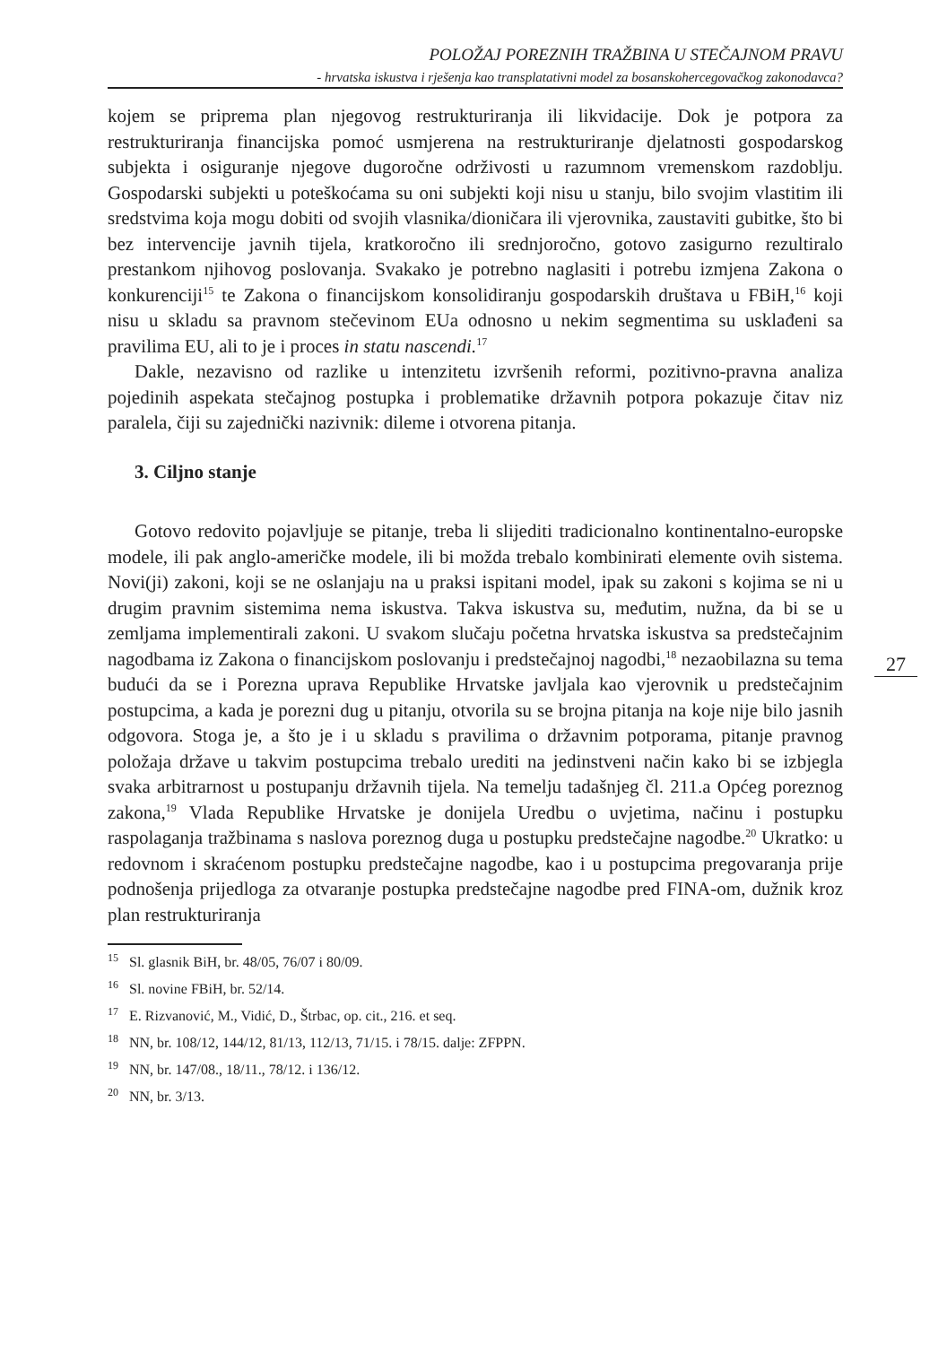POLOŽAJ POREZNIH TRAŽBINA U STEČAJNOM PRAVU
- hrvatska iskustva i rješenja kao transplatativni model za bosanskohercegovačkog zakonodavca?
kojem se priprema plan njegovog restrukturiranja ili likvidacije. Dok je potpora za restrukturiranja financijska pomoć usmjerena na restrukturiranje djelatnosti gospodarskog subjekta i osiguranje njegove dugoročne održivosti u razumnom vremenskom razdoblju. Gospodarski subjekti u poteškoćama su oni subjekti koji nisu u stanju, bilo svojim vlastitim ili sredstvima koja mogu dobiti od svojih vlasnika/dioničara ili vjerovnika, zaustaviti gubitke, što bi bez intervencije javnih tijela, kratkoročno ili srednjoročno, gotovo zasigurno rezultiralo prestankom njihovog poslovanja. Svakako je potrebno naglasiti i potrebu izmjena Zakona o konkurenciji<sup>15</sup> te Zakona o financijskom konsolidiranju gospodarskih društava u FBiH,<sup>16</sup> koji nisu u skladu sa pravnom stečevinom EUa odnosno u nekim segmentima su usklađeni sa pravilima EU, ali to je i proces in statu nascendi.<sup>17</sup>
Dakle, nezavisno od razlike u intenzitetu izvršenih reformi, pozitivno-pravna analiza pojedinih aspekata stečajnog postupka i problematike državnih potpora pokazuje čitav niz paralela, čiji su zajednički nazivnik: dileme i otvorena pitanja.
3. Ciljno stanje
Gotovo redovito pojavljuje se pitanje, treba li slijediti tradicionalno kontinentalno-europske modele, ili pak anglo-američke modele, ili bi možda trebalo kombinirati elemente ovih sistema. Novi(ji) zakoni, koji se ne oslanjaju na u praksi ispitani model, ipak su zakoni s kojima se ni u drugim pravnim sistemima nema iskustva. Takva iskustva su, međutim, nužna, da bi se u zemljama implementirali zakoni. U svakom slučaju početna hrvatska iskustva sa predstečajnim nagodbama iz Zakona o financijskom poslovanju i predstečajnoj nagodbi,<sup>18</sup> nezaobilazna su tema budući da se i Porezna uprava Republike Hrvatske javljala kao vjerovnik u predstečajnim postupcima, a kada je porezni dug u pitanju, otvorila su se brojna pitanja na koje nije bilo jasnih odgovora. Stoga je, a što je i u skladu s pravilima o državnim potporama, pitanje pravnog položaja države u takvim postupcima trebalo urediti na jedinstveni način kako bi se izbjegla svaka arbitrarnost u postupanju državnih tijela. Na temelju tadašnjeg čl. 211.a Općeg poreznog zakona,<sup>19</sup> Vlada Republike Hrvatske je donijela Uredbu o uvjetima, načinu i postupku raspolaganja tražbinama s naslova poreznog duga u postupku predstečajne nagodbe.<sup>20</sup> Ukratko: u redovnom i skraćenom postupku predstečajne nagodbe, kao i u postupcima pregovaranja prije podnošenja prijedloga za otvaranje postupka predstečajne nagodbe pred FINA-om, dužnik kroz plan restrukturiranja
<sup>15</sup> Sl. glasnik BiH, br. 48/05, 76/07 i 80/09.
<sup>16</sup> Sl. novine FBiH, br. 52/14.
<sup>17</sup> E. Rizvanović, M., Vidić, D., Štrbac, op. cit., 216. et seq.
<sup>18</sup> NN, br. 108/12, 144/12, 81/13, 112/13, 71/15. i 78/15. dalje: ZFPPN.
<sup>19</sup> NN, br. 147/08., 18/11., 78/12. i 136/12.
<sup>20</sup> NN, br. 3/13.
27